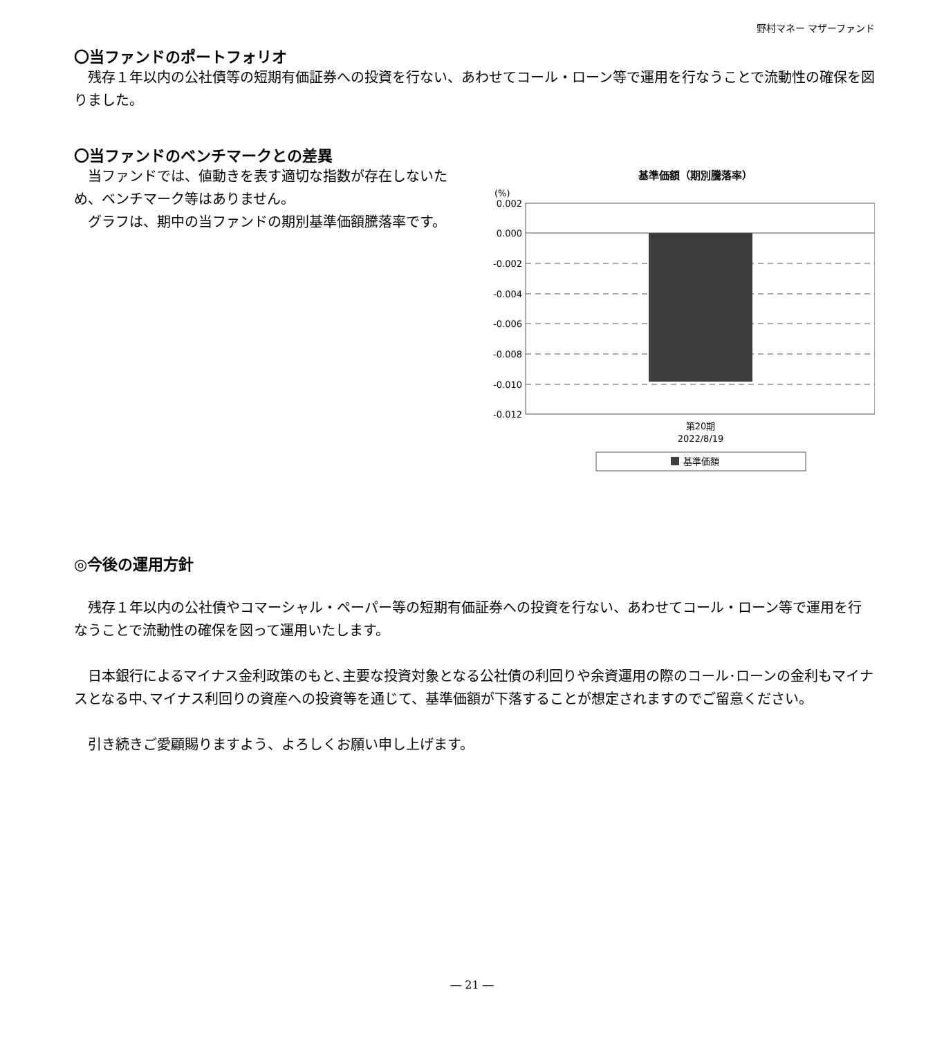野村マネー マザーファンド
〇当ファンドのポートフォリオ
　残存１年以内の公社債等の短期有価証券への投資を行ない、あわせてコール・ローン等で運用を行なうことで流動性の確保を図りました。
〇当ファンドのベンチマークとの差異
　当ファンドでは、値動きを表す適切な指数が存在しないため、ベンチマーク等はありません。
　グラフは、期中の当ファンドの期別基準価額騰落率です。
基準価額（期別騰落率）
(%)
0.002
0.000
-0.002
-0.004
-0.006
-0.008
-0.010
-0.012
第20期
2022/8/19
基準価額
◎今後の運用方針
　残存１年以内の公社債やコマーシャル・ペーパー等の短期有価証券への投資を行ない、あわせてコール・ローン等で運用を行なうことで流動性の確保を図って運用いたします。
　日本銀行によるマイナス金利政策のもと､主要な投資対象となる公社債の利回りや余資運用の際のコール･ローンの金利もマイナスとなる中､マイナス利回りの資産への投資等を通じて、基準価額が下落することが想定されますのでご留意ください。
　引き続きご愛顧賜りますよう、よろしくお願い申し上げます。
― 21 ―